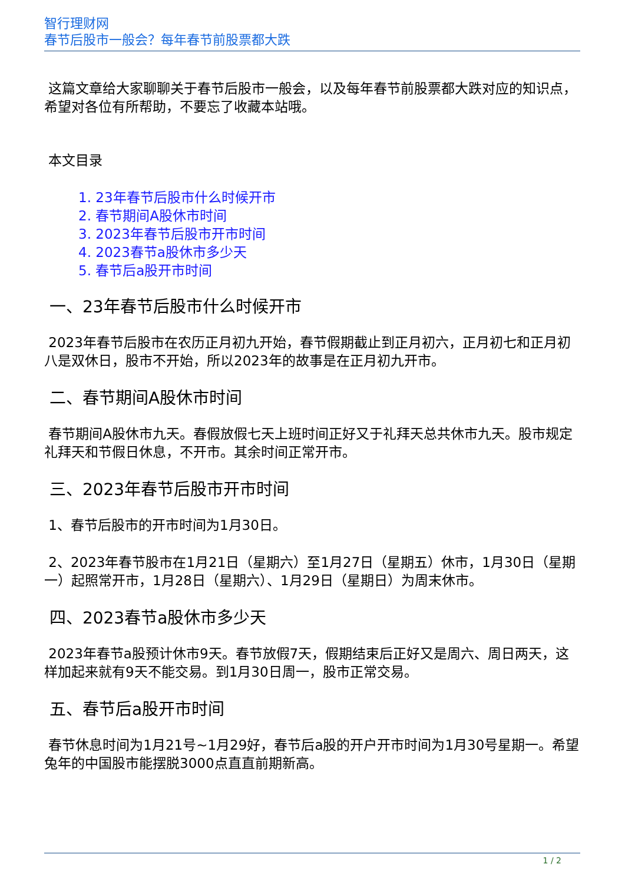智行理财网
春节后股市一般会？每年春节前股票都大跌
这篇文章给大家聊聊关于春节后股市一般会，以及每年春节前股票都大跌对应的知识点，希望对各位有所帮助，不要忘了收藏本站哦。
本文目录
1. 23年春节后股市什么时候开市
2. 春节期间A股休市时间
3. 2023年春节后股市开市时间
4. 2023春节a股休市多少天
5. 春节后a股开市时间
一、23年春节后股市什么时候开市
2023年春节后股市在农历正月初九开始，春节假期截止到正月初六，正月初七和正月初八是双休日，股市不开始，所以2023年的故事是在正月初九开市。
二、春节期间A股休市时间
春节期间A股休市九天。春假放假七天上班时间正好又于礼拜天总共休市九天。股市规定礼拜天和节假日休息，不开市。其余时间正常开市。
三、2023年春节后股市开市时间
1、春节后股市的开市时间为1月30日。
2、2023年春节股市在1月21日（星期六）至1月27日（星期五）休市，1月30日（星期一）起照常开市，1月28日（星期六）、1月29日（星期日）为周末休市。
四、2023春节a股休市多少天
2023年春节a股预计休市9天。春节放假7天，假期结束后正好又是周六、周日两天，这样加起来就有9天不能交易。到1月30日周一，股市正常交易。
五、春节后a股开市时间
春节休息时间为1月21号~1月29好，春节后a股的开户开市时间为1月30号星期一。希望兔年的中国股市能摆脱3000点直直前期新高。
1 / 2